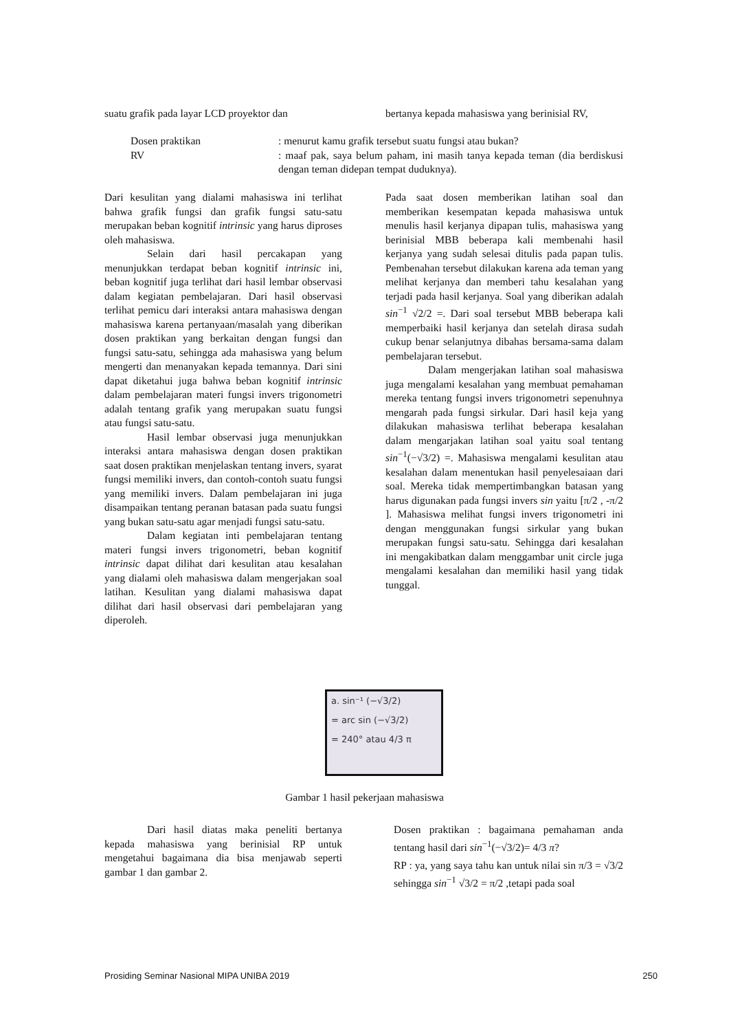suatu grafik pada layar LCD proyektor dan
bertanya kepada mahasiswa yang berinisial RV,
Dosen praktikan : menurut kamu grafik tersebut suatu fungsi atau bukan?
RV : maaf pak, saya belum paham, ini masih tanya kepada teman (dia berdiskusi dengan teman didepan tempat duduknya).
Dari kesulitan yang dialami mahasiswa ini terlihat bahwa grafik fungsi dan grafik fungsi satu-satu merupakan beban kognitif intrinsic yang harus diproses oleh mahasiswa.
Selain dari hasil percakapan yang menunjukkan terdapat beban kognitif intrinsic ini, beban kognitif juga terlihat dari hasil lembar observasi dalam kegiatan pembelajaran. Dari hasil observasi terlihat pemicu dari interaksi antara mahasiswa dengan mahasiswa karena pertanyaan/masalah yang diberikan dosen praktikan yang berkaitan dengan fungsi dan fungsi satu-satu, sehingga ada mahasiswa yang belum mengerti dan menanyakan kepada temannya. Dari sini dapat diketahui juga bahwa beban kognitif intrinsic dalam pembelajaran materi fungsi invers trigonometri adalah tentang grafik yang merupakan suatu fungsi atau fungsi satu-satu.
Hasil lembar observasi juga menunjukkan interaksi antara mahasiswa dengan dosen praktikan saat dosen praktikan menjelaskan tentang invers, syarat fungsi memiliki invers, dan contoh-contoh suatu fungsi yang memiliki invers. Dalam pembelajaran ini juga disampaikan tentang peranan batasan pada suatu fungsi yang bukan satu-satu agar menjadi fungsi satu-satu.
Dalam kegiatan inti pembelajaran tentang materi fungsi invers trigonometri, beban kognitif intrinsic dapat dilihat dari kesulitan atau kesalahan yang dialami oleh mahasiswa dalam mengerjakan soal latihan. Kesulitan yang dialami mahasiswa dapat dilihat dari hasil observasi dari pembelajaran yang diperoleh.
Pada saat dosen memberikan latihan soal dan memberikan kesempatan kepada mahasiswa untuk menulis hasil kerjanya dipapan tulis, mahasiswa yang berinisial MBB beberapa kali membenahi hasil kerjanya yang sudah selesai ditulis pada papan tulis. Pembenahan tersebut dilakukan karena ada teman yang melihat kerjanya dan memberi tahu kesalahan yang terjadi pada hasil kerjanya. Soal yang diberikan adalah sin<sup>−1</sup> √2/2 =. Dari soal tersebut MBB beberapa kali memperbaiki hasil kerjanya dan setelah dirasa sudah cukup benar selanjutnya dibahas bersama-sama dalam pembelajaran tersebut.
Dalam mengerjakan latihan soal mahasiswa juga mengalami kesalahan yang membuat pemahaman mereka tentang fungsi invers trigonometri sepenuhnya mengarah pada fungsi sirkular. Dari hasil keja yang dilakukan mahasiswa terlihat beberapa kesalahan dalam mengarjakan latihan soal yaitu soal tentang sin<sup>−1</sup>(−√3/2) =. Mahasiswa mengalami kesulitan atau kesalahan dalam menentukan hasil penyelesaiaan dari soal. Mereka tidak mempertimbangkan batasan yang harus digunakan pada fungsi invers sin yaitu [π/2 , -π/2 ]. Mahasiswa melihat fungsi invers trigonometri ini dengan menggunakan fungsi sirkular yang bukan merupakan fungsi satu-satu. Sehingga dari kesalahan ini mengakibatkan dalam menggambar unit circle juga mengalami kesalahan dan memiliki hasil yang tidak tunggal.
a. sin⁻¹ (−√3/2)
= arc sin (−√3/2)
= 240° atau 4/3 π
Gambar 1 hasil pekerjaan mahasiswa
Dari hasil diatas maka peneliti bertanya kepada mahasiswa yang berinisial RP untuk mengetahui bagaimana dia bisa menjawab seperti gambar 1 dan gambar 2.
Dosen praktikan : bagaimana pemahaman anda tentang hasil dari sin<sup>−1</sup>(−√3/2)= 4/3 π?
RP : ya, yang saya tahu kan untuk nilai sin π/3 = √3/2 sehingga sin<sup>−1</sup> √3/2 = π/2 ,tetapi pada soal
Prosiding Seminar Nasional MIPA UNIBA 2019 250